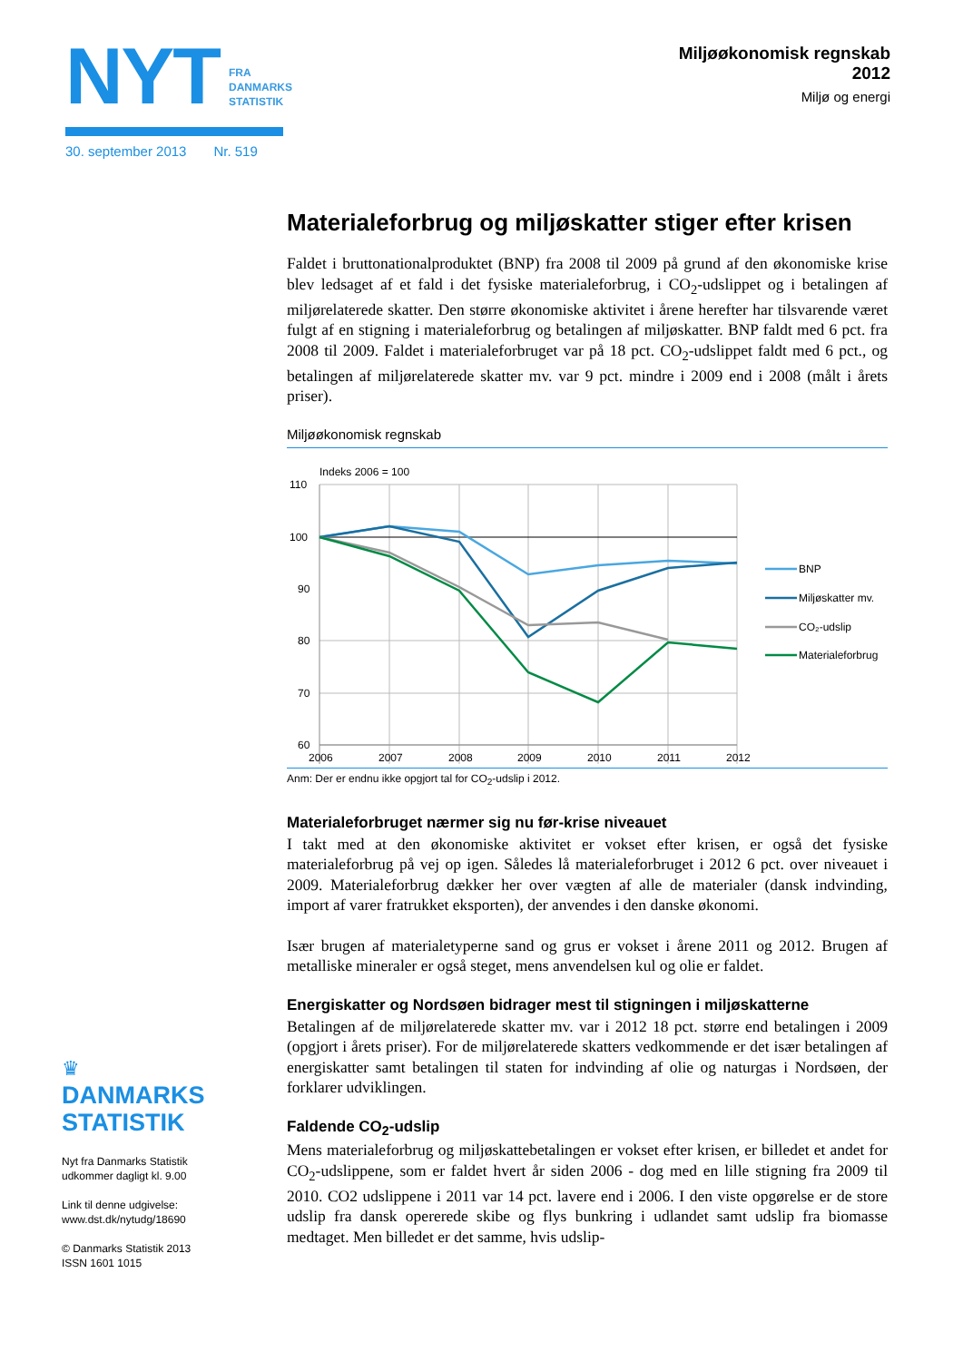NYT
FRA
DANMARKS
STATISTIK
30. september 2013 Nr. 519
Miljøøkonomisk regnskab
2012
Miljø og energi
Materialeforbrug og miljøskatter stiger efter krisen
Faldet i bruttonationalproduktet (BNP) fra 2008 til 2009 på grund af den økonomiske krise blev ledsaget af et fald i det fysiske materialeforbrug, i CO<sub>2</sub>-udslippet og i betalingen af miljørelaterede skatter. Den større økonomiske aktivitet i årene herefter har tilsvarende været fulgt af en stigning i materialeforbrug og betalingen af miljøskatter. BNP faldt med 6 pct. fra 2008 til 2009. Faldet i materialeforbruget var på 18 pct. CO<sub>2</sub>-udslippet faldt med 6 pct., og betalingen af miljørelaterede skatter mv. var 9 pct. mindre i 2009 end i 2008 (målt i årets priser).
Miljøøkonomisk regnskab
Indeks 2006 = 100
110
100
90
80
70
60
2006
2007
2008
2009
2010
2011
2012
BNP
Miljøskatter mv.
CO₂-udslip
Materialeforbrug
Anm: Der er endnu ikke opgjort tal for CO<sub>2</sub>-udslip i 2012.
Materialeforbruget nærmer sig nu før-krise niveauet
I takt med at den økonomiske aktivitet er vokset efter krisen, er også det fysiske materialeforbrug på vej op igen. Således lå materialeforbruget i 2012 6 pct. over niveauet i 2009. Materialeforbrug dækker her over vægten af alle de materialer (dansk indvinding, import af varer fratrukket eksporten), der anvendes i den danske økonomi.
Især brugen af materialetyperne sand og grus er vokset i årene 2011 og 2012. Brugen af metalliske mineraler er også steget, mens anvendelsen kul og olie er faldet.
Energiskatter og Nordsøen bidrager mest til stigningen i miljøskatterne
Betalingen af de miljørelaterede skatter mv. var i 2012 18 pct. større end betalingen i 2009 (opgjort i årets priser). For de miljørelaterede skatters vedkommende er det især betalingen af energiskatter samt betalingen til staten for indvinding af olie og naturgas i Nordsøen, der forklarer udviklingen.
Faldende CO<sub>2</sub>-udslip
Mens materialeforbrug og miljøskattebetalingen er vokset efter krisen, er billedet et andet for CO<sub>2</sub>-udslippene, som er faldet hvert år siden 2006 - dog med en lille stigning fra 2009 til 2010. CO2 udslippene i 2011 var 14 pct. lavere end i 2006. I den viste opgørelse er de store udslip fra dansk opererede skibe og flys bunkring i udlandet samt udslip fra biomasse medtaget. Men billedet er det samme, hvis udslip-
♛
DANMARKS
STATISTIK
Nyt fra Danmarks Statistik
udkommer dagligt kl. 9.00
Link til denne udgivelse:
www.dst.dk/nytudg/18690
© Danmarks Statistik 2013
ISSN 1601 1015